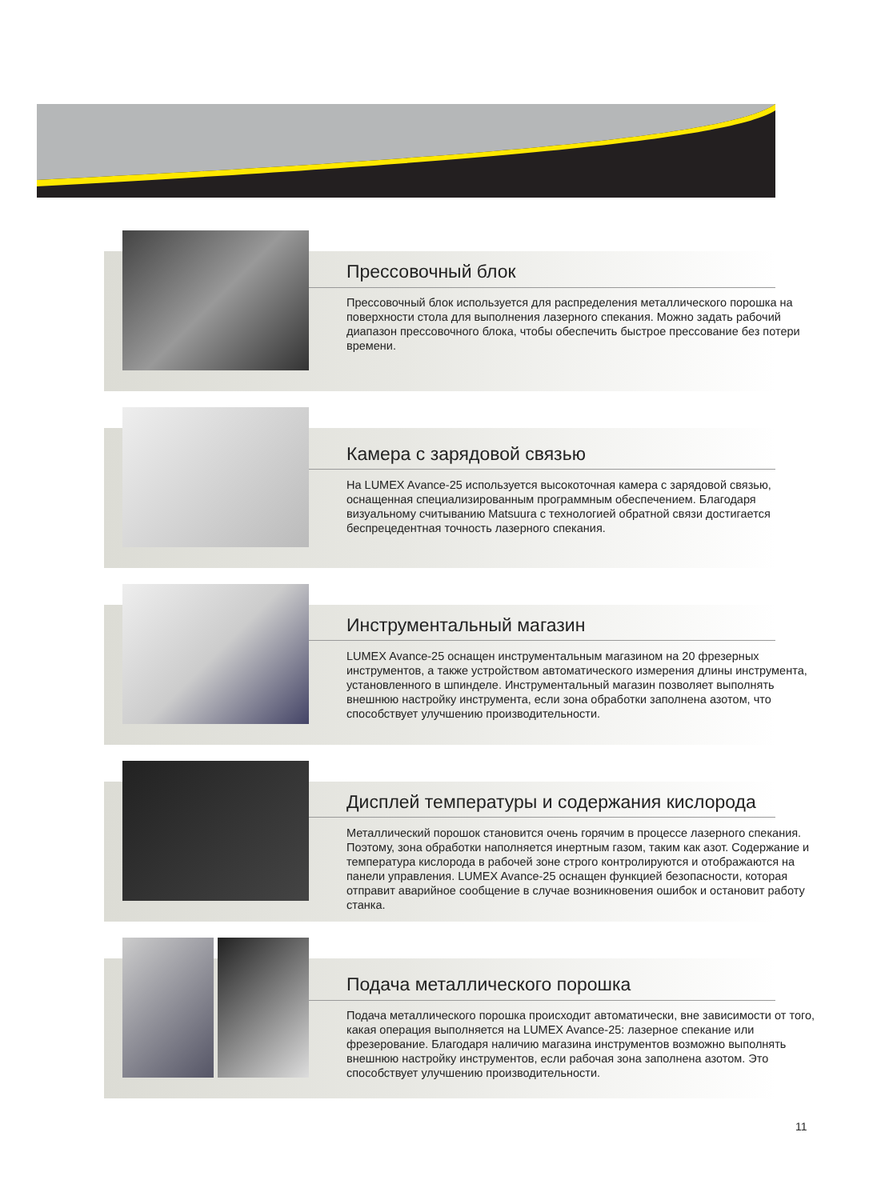Прессовочный блок
Прессовочный блок используется для распределения металлического порошка на поверхности стола для выполнения лазерного спекания. Можно задать рабочий диапазон прессовочного блока, чтобы обеспечить быстрое прессование без потери времени.
Камера с зарядовой связью
На LUMEX Avance-25 используется высокоточная камера с зарядовой связью, оснащенная специализированным программным обеспечением. Благодаря визуальному считыванию Matsuura с технологией обратной связи достигается беспрецедентная точность лазерного спекания.
Инструментальный магазин
LUMEX Avance-25 оснащен инструментальным магазином на 20 фрезерных инструментов, а также устройством автоматического измерения длины инструмента, установленного в шпинделе. Инструментальный магазин позволяет выполнять внешнюю настройку инструмента, если зона обработки заполнена азотом, что способствует улучшению производительности.
Дисплей температуры и содержания кислорода
Металлический порошок становится очень горячим в процессе лазерного спекания. Поэтому, зона обработки наполняется инертным газом, таким как азот. Содержание и температура кислорода в рабочей зоне строго контролируются и отображаются на панели управления. LUMEX Avance-25 оснащен функцией безопасности, которая отправит аварийное сообщение в случае возникновения ошибок и остановит работу станка.
Подача металлического порошка
Подача металлического порошка происходит автоматически, вне зависимости от того, какая операция выполняется на LUMEX Avance-25: лазерное спекание или фрезерование. Благодаря наличию магазина инструментов возможно выполнять внешнюю настройку инструментов, если рабочая зона заполнена азотом. Это способствует улучшению производительности.
11